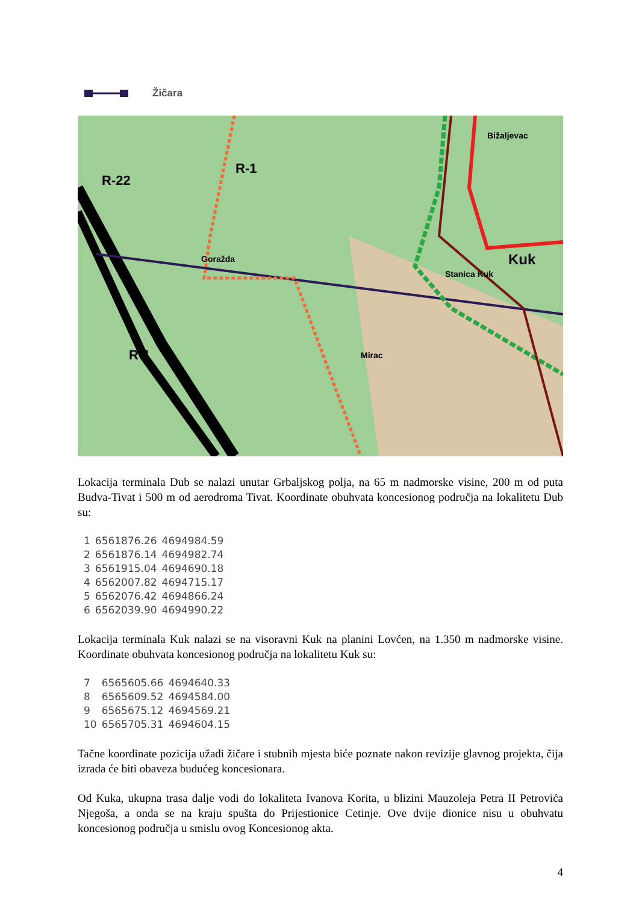Žičara
R-22
R-1
Goražda
Bižaljevac
Kuk
Stanica Kuk
Mirac R-1
Lokacija terminala Dub se nalazi unutar Grbaljskog polja, na 65 m nadmorske visine, 200 m od puta Budva-Tivat i 500 m od aerodroma Tivat. Koordinate obuhvata koncesionog područja na lokalitetu Dub su:
| 1 | 6561876.26 | 4694984.59 |
| 2 | 6561876.14 | 4694982.74 |
| 3 | 6561915.04 | 4694690.18 |
| 4 | 6562007.82 | 4694715.17 |
| 5 | 6562076.42 | 4694866.24 |
| 6 | 6562039.90 | 4694990.22 |
Lokacija terminala Kuk nalazi se na visoravni Kuk na planini Lovćen, na 1.350 m nadmorske visine. Koordinate obuhvata koncesionog područja na lokalitetu Kuk su:
| 7 | 6565605.66 | 4694640.33 |
| 8 | 6565609.52 | 4694584.00 |
| 9 | 6565675.12 | 4694569.21 |
| 10 | 6565705.31 | 4694604.15 |
Tačne koordinate pozicija užadi žičare i stubnih mjesta biće poznate nakon revizije glavnog projekta, čija izrada će biti obaveza budućeg koncesionara.
Od Kuka, ukupna trasa dalje vodi do lokaliteta Ivanova Korita, u blizini Mauzoleja Petra II Petrovića Njegoša, a onda se na kraju spušta do Prijestionice Cetinje. Ove dvije dionice nisu u obuhvatu koncesionog područja u smislu ovog Koncesionog akta.
4